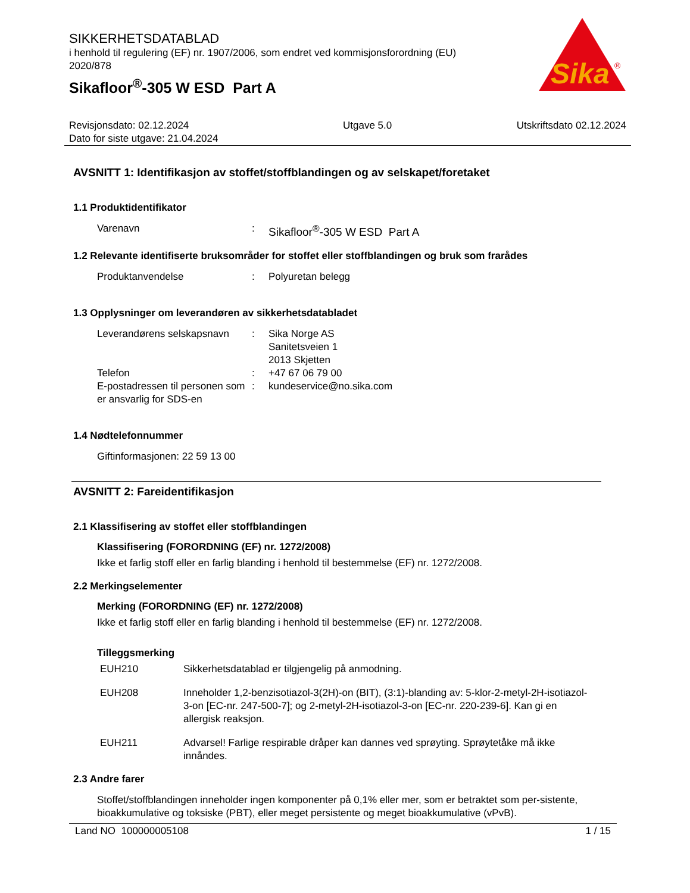SIKKERHETSDATABLAD
i henhold til regulering (EF) nr. 1907/2006, som endret ved kommisjonsforordning (EU) 2020/878
Sikafloor<sup>®</sup>-305 W ESD Part A
Sika
®
Revisjonsdato: 02.12.2024
Dato for siste utgave: 21.04.2024
Utgave 5.0 Utskriftsdato 02.12.2024
AVSNITT 1: Identifikasjon av stoffet/stoffblandingen og av selskapet/foretaket
1.1 Produktidentifikator
Varenavn : Sikafloor<sup>®</sup>-305 W ESD Part A
1.2 Relevante identifiserte bruksområder for stoffet eller stoffblandingen og bruk som frarådes
Produktanvendelse : Polyuretan belegg
1.3 Opplysninger om leverandøren av sikkerhetsdatabladet
Leverandørens selskapsnavn
: Sika Norge AS
Sanitetsveien 1
2013 Skjetten
Telefon : +47 67 06 79 00
E-postadressen til personen som er ansvarlig for SDS-en
: kundeservice@no.sika.com
1.4 Nødtelefonnummer
Giftinformasjonen: 22 59 13 00
AVSNITT 2: Fareidentifikasjon
2.1 Klassifisering av stoffet eller stoffblandingen
Klassifisering (FORORDNING (EF) nr. 1272/2008)
Ikke et farlig stoff eller en farlig blanding i henhold til bestemmelse (EF) nr. 1272/2008.
2.2 Merkingselementer
Merking (FORORDNING (EF) nr. 1272/2008)
Ikke et farlig stoff eller en farlig blanding i henhold til bestemmelse (EF) nr. 1272/2008.
Tilleggsmerking
EUH210 Sikkerhetsdatablad er tilgjengelig på anmodning.
EUH208 Inneholder 1,2-benzisotiazol-3(2H)-on (BIT), (3:1)-blanding av: 5-klor-2-metyl-2H-isotiazol-3-on [EC-nr. 247-500-7]; og 2-metyl-2H-isotiazol-3-on [EC-nr. 220-239-6]. Kan gi en allergisk reaksjon.
EUH211 Advarsel! Farlige respirable dråper kan dannes ved sprøyting. Sprøytetåke må ikke innåndes.
2.3 Andre farer
Stoffet/stoffblandingen inneholder ingen komponenter på 0,1% eller mer, som er betraktet som per-sistente, bioakkumulative og toksiske (PBT), eller meget persistente og meget bioakkumulative (vPvB).
Land NO 100000005108 1 / 15